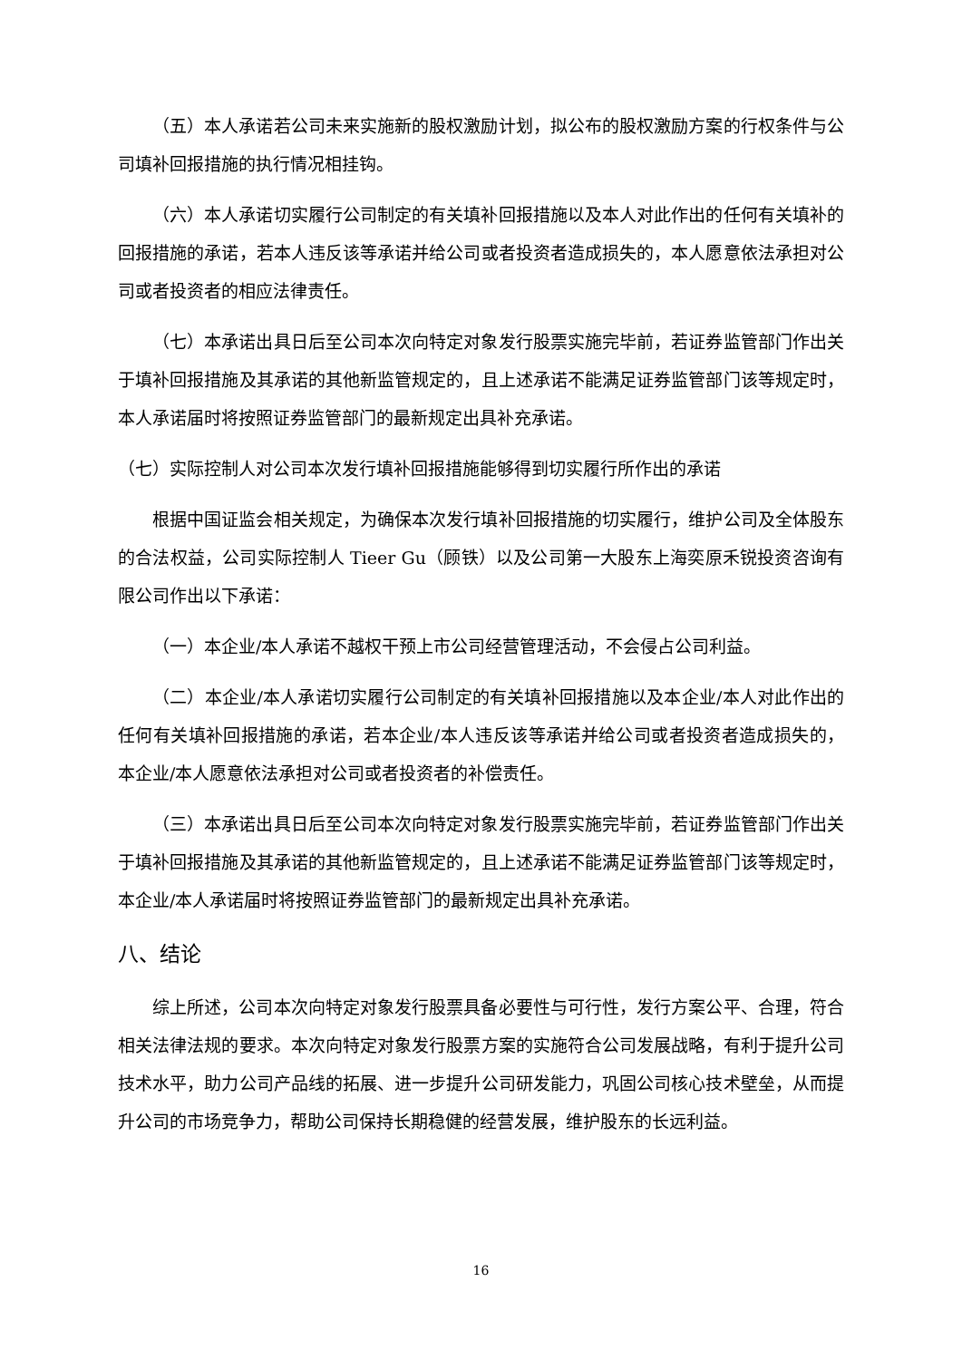（五）本人承诺若公司未来实施新的股权激励计划，拟公布的股权激励方案的行权条件与公司填补回报措施的执行情况相挂钩。
（六）本人承诺切实履行公司制定的有关填补回报措施以及本人对此作出的任何有关填补的回报措施的承诺，若本人违反该等承诺并给公司或者投资者造成损失的，本人愿意依法承担对公司或者投资者的相应法律责任。
（七）本承诺出具日后至公司本次向特定对象发行股票实施完毕前，若证券监管部门作出关于填补回报措施及其承诺的其他新监管规定的，且上述承诺不能满足证券监管部门该等规定时，本人承诺届时将按照证券监管部门的最新规定出具补充承诺。
（七）实际控制人对公司本次发行填补回报措施能够得到切实履行所作出的承诺
根据中国证监会相关规定，为确保本次发行填补回报措施的切实履行，维护公司及全体股东的合法权益，公司实际控制人 Tieer Gu（顾铁）以及公司第一大股东上海奕原禾锐投资咨询有限公司作出以下承诺：
（一）本企业/本人承诺不越权干预上市公司经营管理活动，不会侵占公司利益。
（二）本企业/本人承诺切实履行公司制定的有关填补回报措施以及本企业/本人对此作出的任何有关填补回报措施的承诺，若本企业/本人违反该等承诺并给公司或者投资者造成损失的，本企业/本人愿意依法承担对公司或者投资者的补偿责任。
（三）本承诺出具日后至公司本次向特定对象发行股票实施完毕前，若证券监管部门作出关于填补回报措施及其承诺的其他新监管规定的，且上述承诺不能满足证券监管部门该等规定时，本企业/本人承诺届时将按照证券监管部门的最新规定出具补充承诺。
八、结论
综上所述，公司本次向特定对象发行股票具备必要性与可行性，发行方案公平、合理，符合相关法律法规的要求。本次向特定对象发行股票方案的实施符合公司发展战略，有利于提升公司技术水平，助力公司产品线的拓展、进一步提升公司研发能力，巩固公司核心技术壁垒，从而提升公司的市场竞争力，帮助公司保持长期稳健的经营发展，维护股东的长远利益。
16